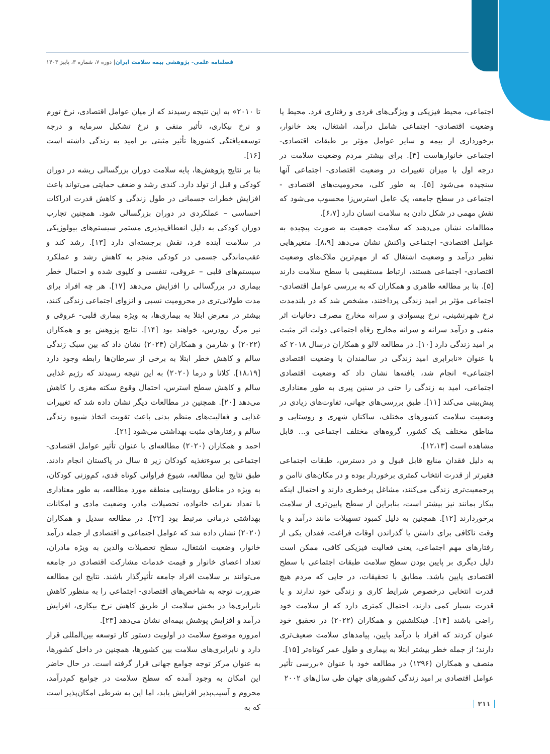فصلنامه علمی- پژوهشی بیمه سلامت ایران| دوره ۷، شماره ۳، پاییز ۱۴۰۳
اجتماعی، محیط فیزیکی و ویژگی‌های فردی و رفتاری فرد. محیط یا وضعیت اقتصادی- اجتماعی شامل درآمد، اشتغال، بعد خانوار، برخورداری از بیمه و سایر عوامل مؤثر بر طبقات اقتصادی- اجتماعی خانوارهاست [۴]. برای بیشتر مردم وضعیت سلامت در درجه اول با میزان تغییرات در وضعیت اقتصادی- اجتماعی آنها سنجیده می‌شود [۵]. به طور کلی، محرومیت‌های اقتصادی - اجتماعی در سطح جامعه، یک عامل استرس‌زا محسوب می‌شود که نقش مهمی در شکل دادن به سلامت انسان دارد [۶،۷].
مطالعات نشان می‌دهند که سلامت جمعیت به صورت پیچیده به عوامل اقتصادی- اجتماعی واکنش نشان می‌دهد [۸،۹]. متغیرهایی نظیر درآمد و وضعیت اشتغال که از مهم‌ترین ملاک‌های وضعیت اقتصادی- اجتماعی هستند، ارتباط مستقیمی با سطح سلامت دارند [۵]. بنا بر مطالعه طاهری و همکاران که به بررسی عوامل اقتصادی- اجتماعی مؤثر بر امید زندگی پرداختند، مشخص شد که در بلندمدت نرخ شهرنشینی، نرخ بیسوادی و سرانه مخارج مصرف دخانیات اثر منفی و درآمد سرانه و سرانه مخارج رفاه اجتماعی دولت اثر مثبت بر امید زندگی دارد [۱۰]. در مطالعه لالو و همکاران درسال ۲۰۱۸ که با عنوان «نابرابری امید زندگی در سالمندان با وضعیت اقتصادی اجتماعی» انجام شد، یافته‌ها نشان داد که وضعیت اقتصادی اجتماعی، امید به زندگی را حتی در سنین پیری به طور معناداری پیش‌بینی می‌کند [۱۱]. طبق بررسی‌های جهانی، تفاوت‌های زیادی در وضعیت سلامت کشورهای مختلف، ساکنان شهری و روستایی و مناطق مختلف یک کشور، گروه‌های مختلف اجتماعی و... قابل مشاهده است [۱۲،۱۳].
به دلیل فقدان منابع قابل قبول و در دسترس، طبقات اجتماعی فقیرتر از قدرت انتخاب کمتری برخوردار بوده و در مکان‌های ناامن و پرجمعیت‌تری زندگی می‌کنند، مشاغل پرخطری دارند و احتمال اینکه بیکار بمانند نیز بیشتر است، بنابراین از سطح پایین‌تری از سلامت برخوردارند [۱۲]. همچنین به دلیل کمبود تسهیلات مانند درآمد و یا وقت ناکافی برای داشتن یا گذراندن اوقات فراغت، فقدان یکی از رفتارهای مهم اجتماعی، یعنی فعالیت فیزیکی کافی، ممکن است دلیل دیگری بر پایین بودن سطح سلامت طبقات اجتماعی با سطح اقتصادی پایین باشد. مطابق با تحقیقات، در جایی که مردم هیچ قدرت انتخابی درخصوص شرایط کاری و زندگی خود ندارند و یا قدرت بسیار کمی دارند، احتمال کمتری دارد که از سلامت خود راضی باشند [۱۴]. فینکلشتین و همکاران (۲۰۲۲) در تحقیق خود عنوان کردند که افراد با درآمد پایین، پیامدهای سلامت ضعیف‌تری دارند؛ از جمله خطر بیشتر ابتلا به بیماری و طول عمر کوتاه‌تر [۱۵].
منصف و همکاران (۱۳۹۶) در مطالعه خود با عنوان «بررسی تأثیر عوامل اقتصادی بر امید زندگی کشورهای جهان طی سال‌های ۲۰۰۲
تا ۲۰۱۰» به این نتیجه رسیدند که از میان عوامل اقتصادی، نرخ تورم و نرخ بیکاری، تأثیر منفی و نرخ تشکیل سرمایه و درجه توسعه‌یافتگی کشورها تأثیر مثبتی بر امید به زندگی داشته است [۱۶].
بنا بر نتایج پژوهش‌ها، پایه سلامت دوران بزرگسالی ریشه در دوران کودکی و قبل از تولد دارد. کندی رشد و ضعف حمایتی می‌تواند باعث افزایش خطرات جسمانی در طول زندگی و کاهش قدرت ادراکات احساسی – عملکردی در دوران بزرگسالی شود. همچنین تجارب دوران کودکی به دلیل انعطاف‌پذیری مستمر سیستم‌های بیولوژیکی در سلامت آینده فرد، نقش برجسته‌ای دارد [۱۳]. رشد کند و عقب‌ماندگی جسمی در کودکی منجر به کاهش رشد و عملکرد سیستم‌های قلبی – عروقی، تنفسی و کلیوی شده و احتمال خطر بیماری در بزرگسالی را افزایش می‌دهد [۱۷]. هر چه افراد برای مدت طولانی‌تری در محرومیت نسبی و انزوای اجتماعی زندگی کنند، بیشتر در معرض ابتلا به بیماری‌ها، به ویژه بیماری قلبی- عروقی و نیز مرگ زودرس، خواهند بود [۱۴]. نتایج پژوهش یو و همکاران (۲۰۲۲) و شارمن و همکاران (۲۰۲۴) نشان داد که بین سبک زندگی سالم و کاهش خطر ابتلا به برخی از سرطان‌ها رابطه وجود دارد [۱۸،۱۹]. کلانا و درما (۲۰۲۰) به این نتیجه رسیدند که رژیم غذایی سالم و کاهش سطح استرس، احتمال وقوع سکته مغزی را کاهش می‌دهد [۲۰]. همچنین در مطالعات دیگر نشان داده شد که تغییرات غذایی و فعالیت‌های منظم بدنی باعث تقویت اتخاذ شیوه زندگی سالم و رفتارهای مثبت بهداشتی می‌شود [۲۱].
احمد و همکاران (۲۰۲۰) مطالعه‌ای با عنوان تأثیر عوامل اقتصادی- اجتماعی بر سوءتغذیه کودکان زیر ۵ سال در پاکستان انجام دادند. طبق نتایج این مطالعه، شیوع فراوانی کوتاه قدی، کم‌وزنی کودکان، به ویژه در مناطق روستایی منطقه مورد مطالعه، به طور معناداری با تعداد نفرات خانواده، تحصیلات مادر، وضعیت مادی و امکانات بهداشتی درمانی مرتبط بود [۲۲]. در مطالعه سدیل و همکاران (۲۰۲۰) نشان داده شد که عوامل اجتماعی و اقتصادی از جمله درآمد خانوار، وضعیت اشتغال، سطح تحصیلات والدین به ویژه مادران، تعداد اعضای خانوار و قیمت خدمات مشارکت اقتصادی در جامعه می‌توانند بر سلامت افراد جامعه تأثیرگذار باشند. نتایج این مطالعه ضرورت توجه به شاخص‌های اقتصادی- اجتماعی را به منظور کاهش نابرابری‌ها در بخش سلامت از طریق کاهش نرخ بیکاری، افزایش درآمد و افزایش پوشش بیمه‌ای نشان می‌دهد [۲۳].
امروزه موضوع سلامت در اولویت دستور کار توسعه بین‌المللی قرار دارد و نابرابری‌های سلامت بین کشورها، همچنین در داخل کشورها، به عنوان مرکز توجه جوامع جهانی قرار گرفته است. در حال حاضر این امکان به وجود آمده که سطح سلامت در جوامع کم‌درآمد، محروم و آسیب‌پذیر افزایش یابد، اما این به شرطی امکان‌پذیر است که به
۲۱۱